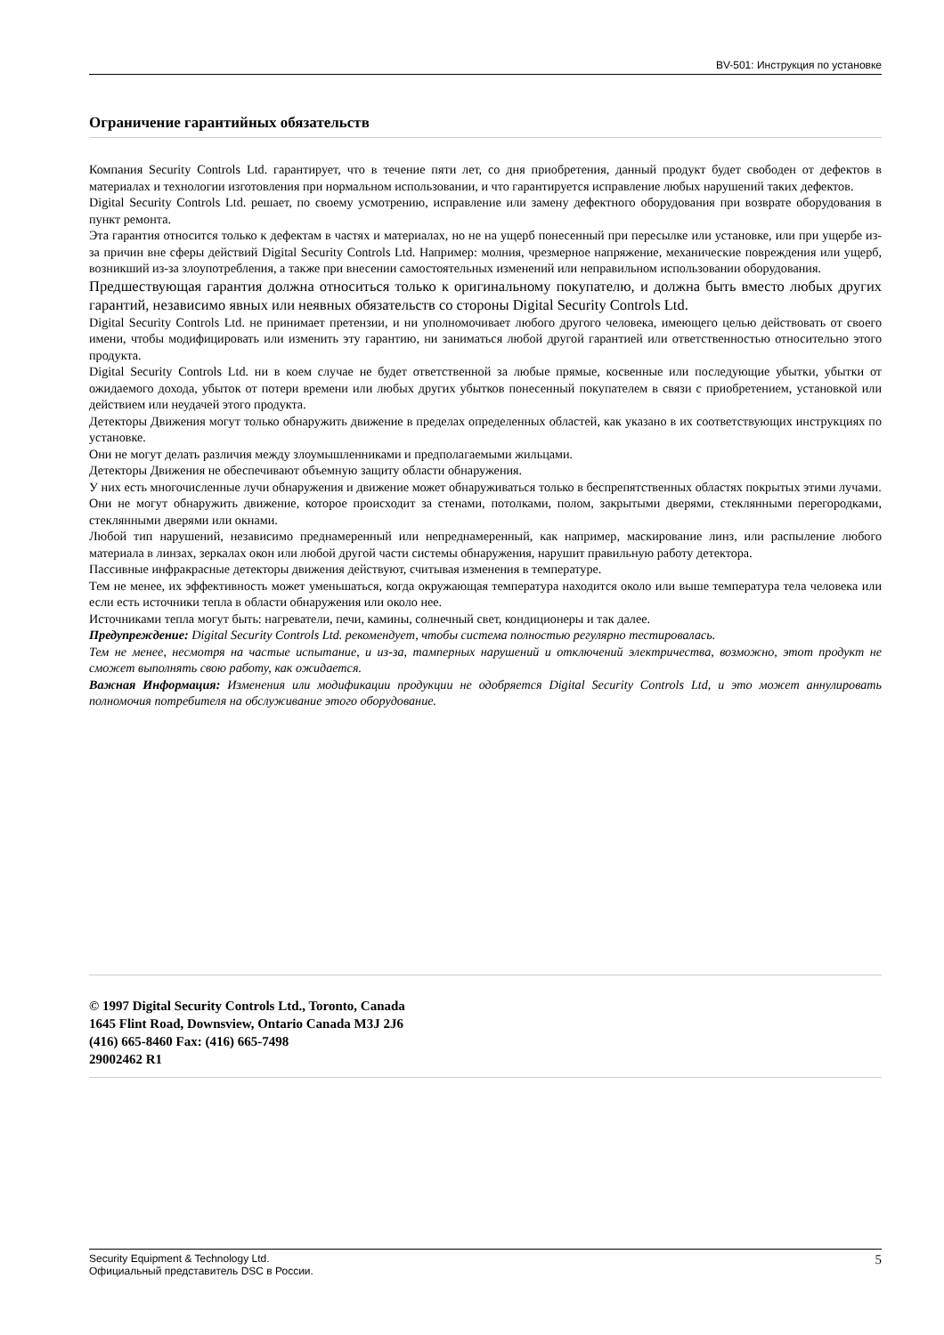BV-501: Инструкция по установке
Ограничение гарантийных обязательств
Компания Security Controls Ltd. гарантирует, что в течение пяти лет, со дня приобретения, данный продукт будет свободен от дефектов в материалах и технологии изготовления при нормальном использовании, и что гарантируется исправление любых нарушений таких дефектов.
Digital Security Controls Ltd. решает, по своему усмотрению, исправление или замену дефектного оборудования при возврате оборудования в пункт ремонта.
Эта гарантия относится только к дефектам в частях и материалах, но не на ущерб понесенный при пересылке или установке, или при ущербе из-за причин вне сферы действий Digital Security Controls Ltd. Например: молния, чрезмерное напряжение, механические повреждения или ущерб, возникший из-за злоупотребления, а также при внесении самостоятельных изменений или неправильном использовании оборудования.
Предшествующая гарантия должна относиться только к оригинальному покупателю, и должна быть вместо любых других гарантий, независимо явных или неявных обязательств со стороны Digital Security Controls Ltd.
Digital Security Controls Ltd. не принимает претензии, и ни уполномочивает любого другого человека, имеющего целью действовать от своего имени, чтобы модифицировать или изменить эту гарантию, ни заниматься любой другой гарантией или ответственностью относительно этого продукта.
Digital Security Controls Ltd. ни в коем случае не будет ответственной за любые прямые, косвенные или последующие убытки, убытки от ожидаемого дохода, убыток от потери времени или любых других убытков понесенный покупателем в связи с приобретением, установкой или действием или неудачей этого продукта.
Детекторы Движения могут только обнаружить движение в пределах определенных областей, как указано в их соответствующих инструкциях по установке.
Они не могут делать различия между злоумышленниками и предполагаемыми жильцами.
Детекторы Движения не обеспечивают объемную защиту области обнаружения.
У них есть многочисленные лучи обнаружения и движение может обнаруживаться только в беспрепятственных областях покрытых этими лучами.
Они не могут обнаружить движение, которое происходит за стенами, потолками, полом, закрытыми дверями, стеклянными перегородками, стеклянными дверями или окнами.
Любой тип нарушений, независимо преднамеренный или непреднамеренный, как например, маскирование линз, или распыление любого материала в линзах, зеркалах окон или любой другой части системы обнаружения, нарушит правильную работу детектора.
Пассивные инфракрасные детекторы движения действуют, считывая изменения в температуре.
Тем не менее, их эффективность может уменьшаться, когда окружающая температура находится около или выше температура тела человека или если есть источники тепла в области обнаружения или около нее.
Источниками тепла могут быть: нагреватели, печи, камины, солнечный свет, кондиционеры и так далее.
Предупреждение: Digital Security Controls Ltd. рекомендует, чтобы система полностью регулярно тестировалась.
Тем не менее, несмотря на частые испытание, и из-за, тамперных нарушений и отключений электричества, возможно, этот продукт не сможет выполнять свою работу, как ожидается.
Важная Информация: Изменения или модификации продукции не одобряется Digital Security Controls Ltd, и это может аннулировать полномочия потребителя на обслуживание этого оборудование.
© 1997 Digital Security Controls Ltd., Toronto, Canada
1645 Flint Road, Downsview, Ontario Canada M3J 2J6
(416) 665-8460 Fax: (416) 665-7498
29002462 R1
Security Equipment & Technology Ltd.
Официальный представитель DSC в России.
5